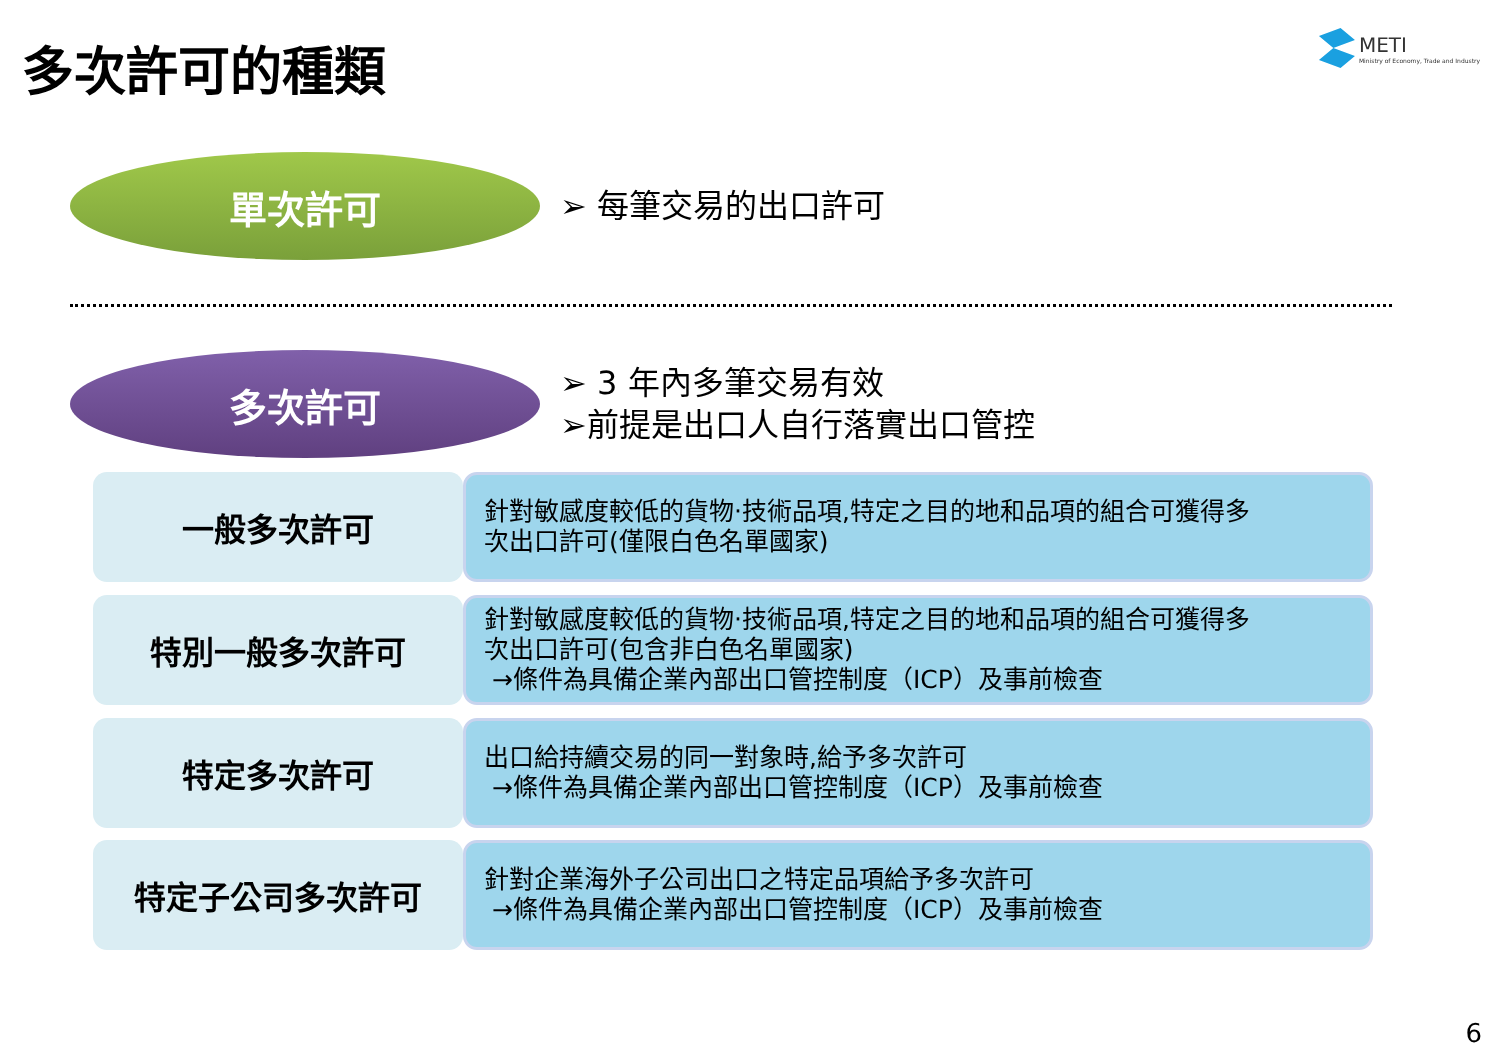多次許可的種類
METI
Ministry of Economy, Trade and Industry
單次許可
➢ 每筆交易的出口許可
多次許可
➢ 3 年內多筆交易有效
➢前提是出口人自行落實出口管控
一般多次許可
針對敏感度較低的貨物‧技術品項,特定之目的地和品項的組合可獲得多
次出口許可(僅限白色名單國家)
特別一般多次許可
針對敏感度較低的貨物‧技術品項,特定之目的地和品項的組合可獲得多
次出口許可(包含非白色名單國家)
→條件為具備企業內部出口管控制度（ICP）及事前檢查
特定多次許可
出口給持續交易的同一對象時,給予多次許可
→條件為具備企業內部出口管控制度（ICP）及事前檢查
特定子公司多次許可
針對企業海外子公司出口之特定品項給予多次許可
→條件為具備企業內部出口管控制度（ICP）及事前檢查
6